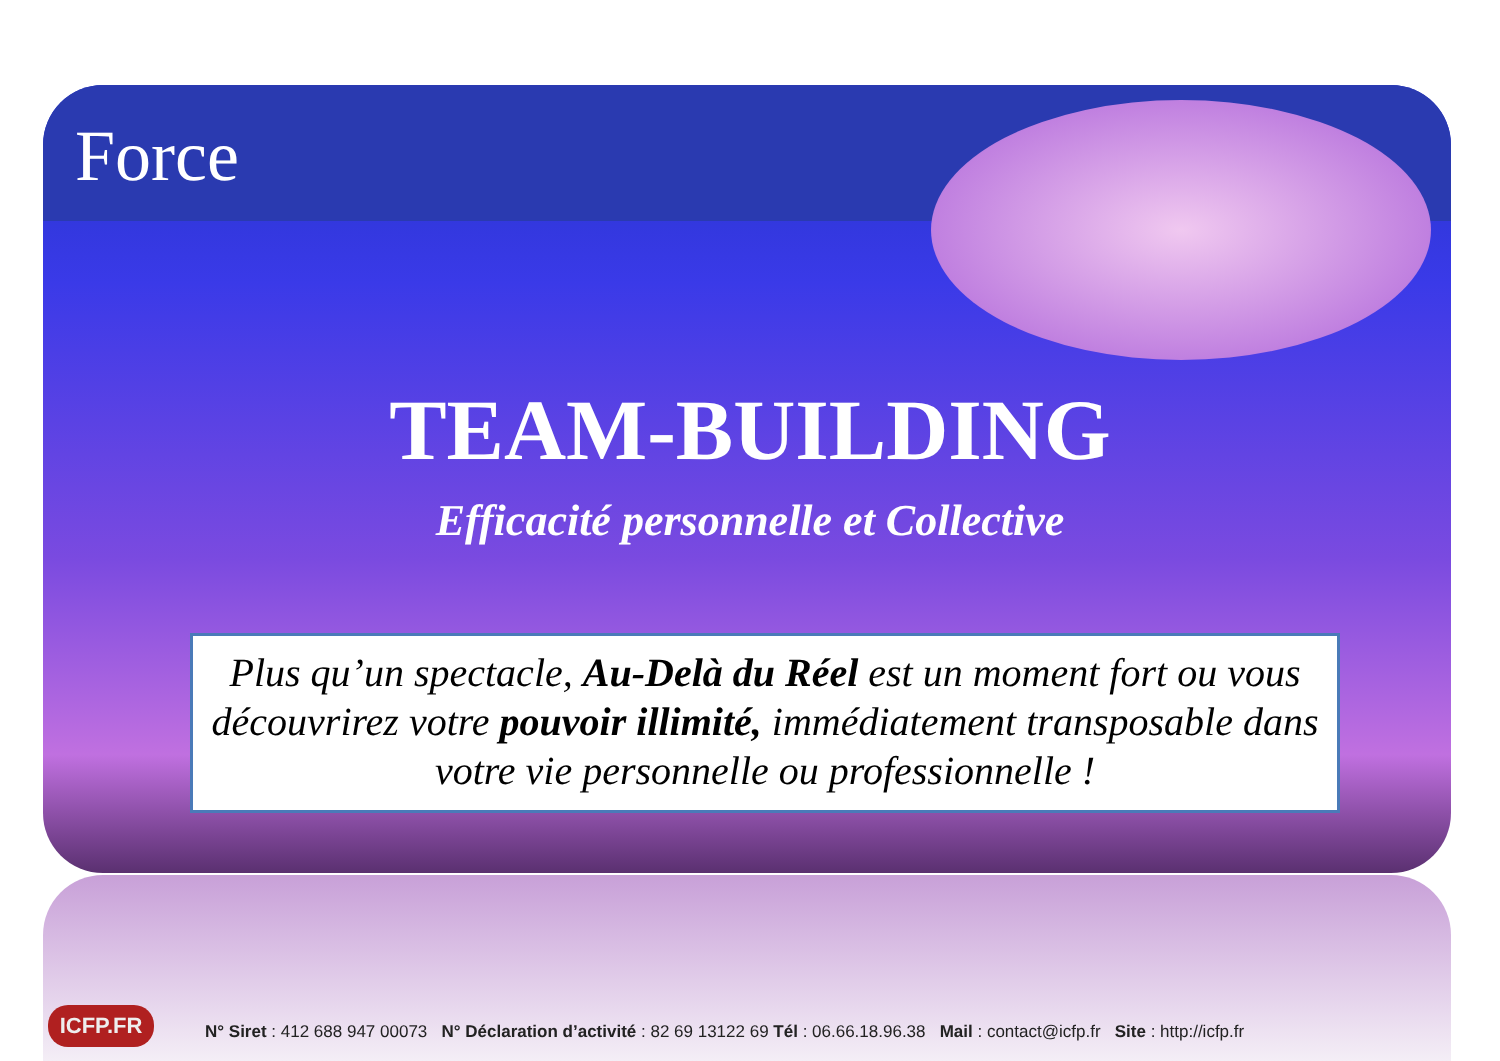Force
TEAM-BUILDING
Efficacité personnelle et Collective
Plus qu’un spectacle, Au-Delà du Réel est un moment fort ou vous découvrirez votre pouvoir illimité, immédiatement transposable dans votre vie personnelle ou professionnelle !
ICFP.FR
N° Siret : 412 688 947 00073 N° Déclaration d’activité : 82 69 13122 69 Tél : 06.66.18.96.38 Mail : contact@icfp.fr Site : http://icfp.fr